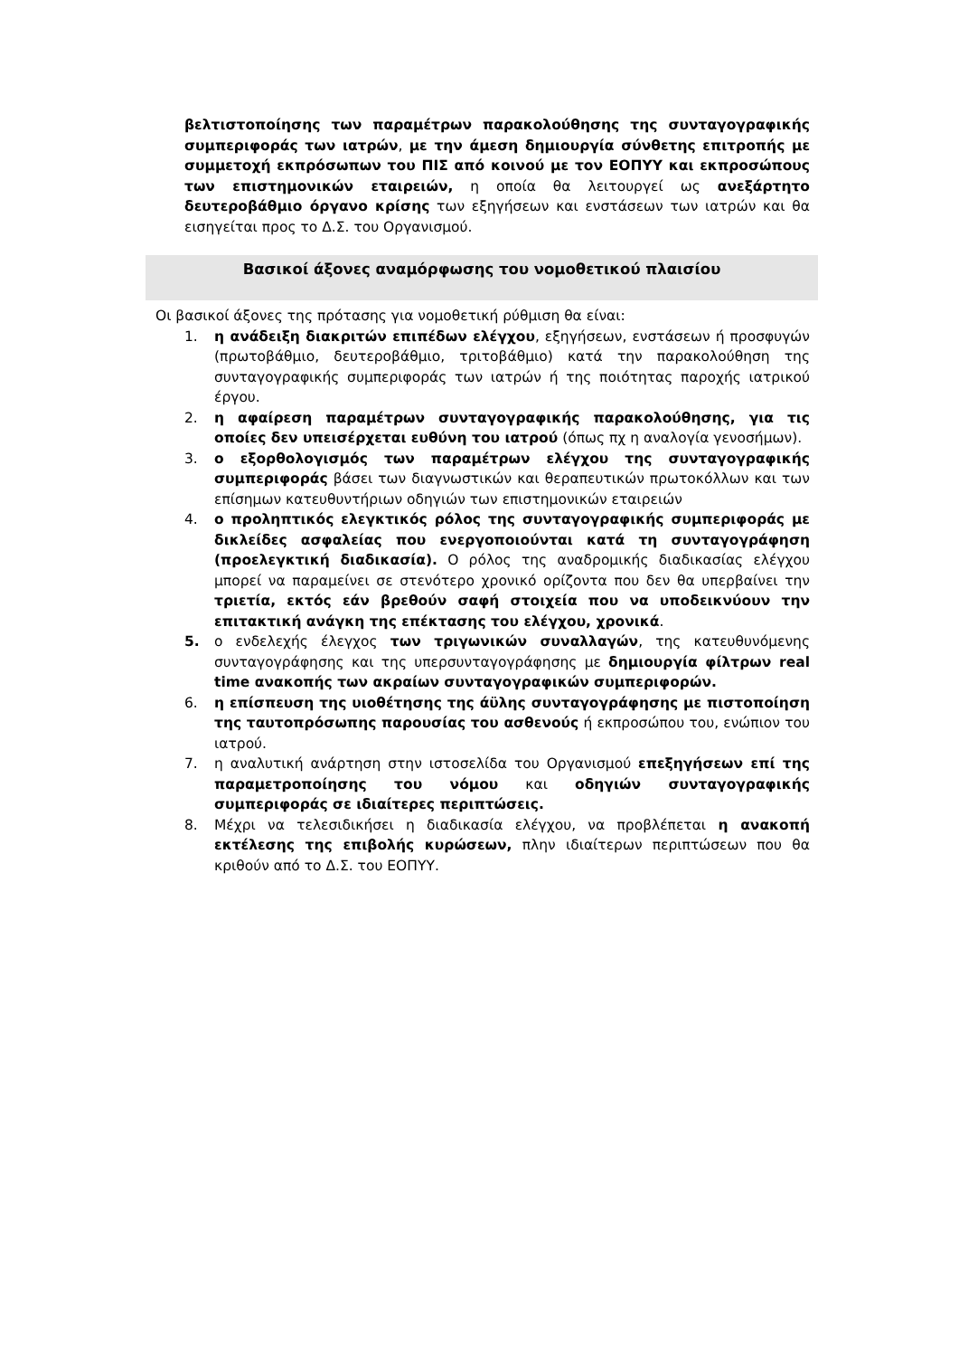βελτιστοποίησης των παραμέτρων παρακολούθησης της συνταγογραφικής συμπεριφοράς των ιατρών, με την άμεση δημιουργία σύνθετης επιτροπής με συμμετοχή εκπρόσωπων του ΠΙΣ από κοινού με τον ΕΟΠΥΥ και εκπροσώπους των επιστημονικών εταιρειών, η οποία θα λειτουργεί ως ανεξάρτητο δευτεροβάθμιο όργανο κρίσης των εξηγήσεων και ενστάσεων των ιατρών και θα εισηγείται προς το Δ.Σ. του Οργανισμού.
Βασικοί άξονες αναμόρφωσης του νομοθετικού πλαισίου
Οι βασικοί άξονες της πρότασης για νομοθετική ρύθμιση θα είναι:
1. η ανάδειξη διακριτών επιπέδων ελέγχου, εξηγήσεων, ενστάσεων ή προσφυγών (πρωτοβάθμιο, δευτεροβάθμιο, τριτοβάθμιο) κατά την παρακολούθηση της συνταγογραφικής συμπεριφοράς των ιατρών ή της ποιότητας παροχής ιατρικού έργου.
2. η αφαίρεση παραμέτρων συνταγογραφικής παρακολούθησης, για τις οποίες δεν υπεισέρχεται ευθύνη του ιατρού (όπως πχ η αναλογία γενοσήμων).
3. ο εξορθολογισμός των παραμέτρων ελέγχου της συνταγογραφικής συμπεριφοράς βάσει των διαγνωστικών και θεραπευτικών πρωτοκόλλων και των επίσημων κατευθυντήριων οδηγιών των επιστημονικών εταιρειών
4. ο προληπτικός ελεγκτικός ρόλος της συνταγογραφικής συμπεριφοράς με δικλείδες ασφαλείας που ενεργοποιούνται κατά τη συνταγογράφηση (προελεγκτική διαδικασία). Ο ρόλος της αναδρομικής διαδικασίας ελέγχου μπορεί να παραμείνει σε στενότερο χρονικό ορίζοντα που δεν θα υπερβαίνει την τριετία, εκτός εάν βρεθούν σαφή στοιχεία που να υποδεικνύουν την επιτακτική ανάγκη της επέκτασης του ελέγχου, χρονικά.
5. ο ενδελεχής έλεγχος των τριγωνικών συναλλαγών, της κατευθυνόμενης συνταγογράφησης και της υπερσυνταγογράφησης με δημιουργία φίλτρων real time ανακοπής των ακραίων συνταγογραφικών συμπεριφορών.
6. η επίσπευση της υιοθέτησης της άϋλης συνταγογράφησης με πιστοποίηση της ταυτοπρόσωπης παρουσίας του ασθενούς ή εκπροσώπου του, ενώπιον του ιατρού.
7. η αναλυτική ανάρτηση στην ιστοσελίδα του Οργανισμού επεξηγήσεων επί της παραμετροποίησης του νόμου και οδηγιών συνταγογραφικής συμπεριφοράς σε ιδιαίτερες περιπτώσεις.
8. Μέχρι να τελεσιδικήσει η διαδικασία ελέγχου, να προβλέπεται η ανακοπή εκτέλεσης της επιβολής κυρώσεων, πλην ιδιαίτερων περιπτώσεων που θα κριθούν από το Δ.Σ. του ΕΟΠΥΥ.